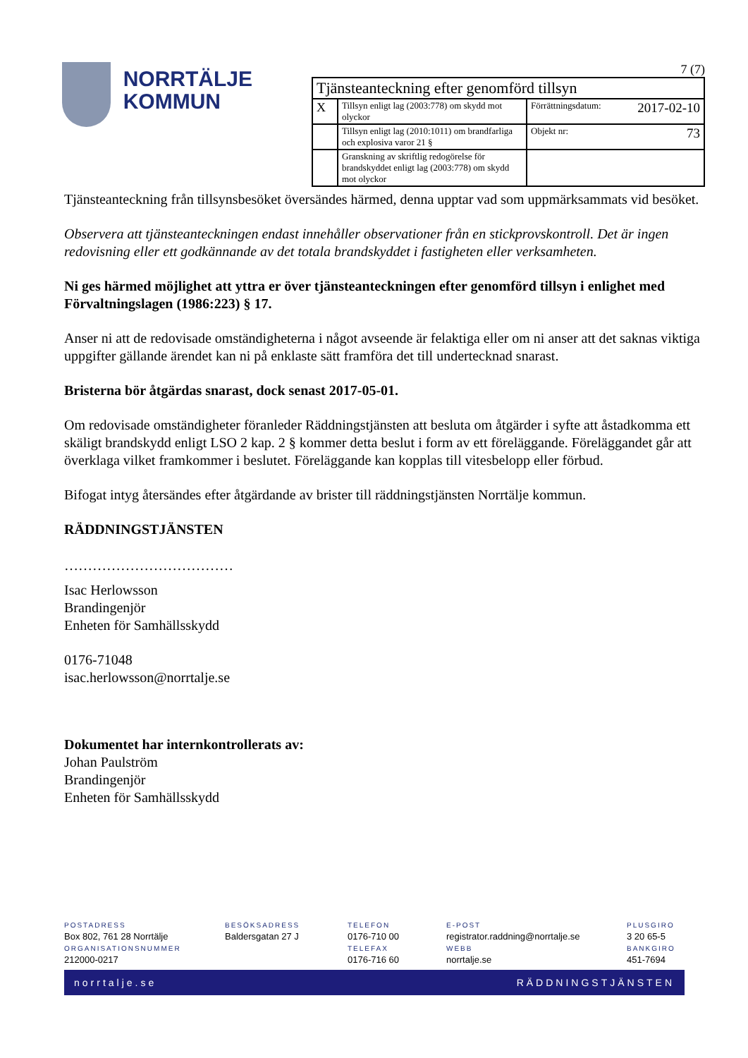NORRTÄLJE
KOMMUN
7 (7)
| Tjänsteanteckning efter genomförd tillsyn | | |
| X | Tillsyn enligt lag (2003:778) om skydd mot olyckor | Förrättningsdatum: 2017-02-10 |
| | Tillsyn enligt lag (2010:1011) om brandfarliga och explosiva varor 21 § | Objekt nr: 73 |
| | Granskning av skriftlig redogörelse för brandskyddet enligt lag (2003:778) om skydd mot olyckor | |
Tjänsteanteckning från tillsynsbesöket översändes härmed, denna upptar vad som uppmärksammats vid besöket.
Observera att tjänsteanteckningen endast innehåller observationer från en stickprovskontroll. Det är ingen redovisning eller ett godkännande av det totala brandskyddet i fastigheten eller verksamheten.
Ni ges härmed möjlighet att yttra er över tjänsteanteckningen efter genomförd tillsyn i enlighet med Förvaltningslagen (1986:223) § 17.
Anser ni att de redovisade omständigheterna i något avseende är felaktiga eller om ni anser att det saknas viktiga uppgifter gällande ärendet kan ni på enklaste sätt framföra det till undertecknad snarast.
Bristerna bör åtgärdas snarast, dock senast 2017-05-01.
Om redovisade omständigheter föranleder Räddningstjänsten att besluta om åtgärder i syfte att åstadkomma ett skäligt brandskydd enligt LSO 2 kap. 2 § kommer detta beslut i form av ett föreläggande. Föreläggandet går att överklaga vilket framkommer i beslutet. Föreläggande kan kopplas till vitesbelopp eller förbud.
Bifogat intyg återsändes efter åtgärdande av brister till räddningstjänsten Norrtälje kommun.
RÄDDNINGSTJÄNSTEN
………………………………
Isac Herlowsson
Brandingenjör
Enheten för Samhällsskydd
0176-71048
isac.herlowsson@norrtalje.se
Dokumentet har internkontrollerats av:
Johan Paulström
Brandingenjör
Enheten för Samhällsskydd
POSTADRESS
Box 802, 761 28 Norrtälje
ORGANISATIONSNUMMER
212000-0217
BESÖKSADRESS
Baldersgatan 27 J
TELEFON
0176-710 00
TELEFAX
0176-716 60
E-POST
registrator.raddning@norrtalje.se
WEBB
norrtalje.se
PLUSGIRO
3 20 65-5
BANKGIRO
451-7694
norrtalje.se RÄDDNINGSTJÄNSTEN